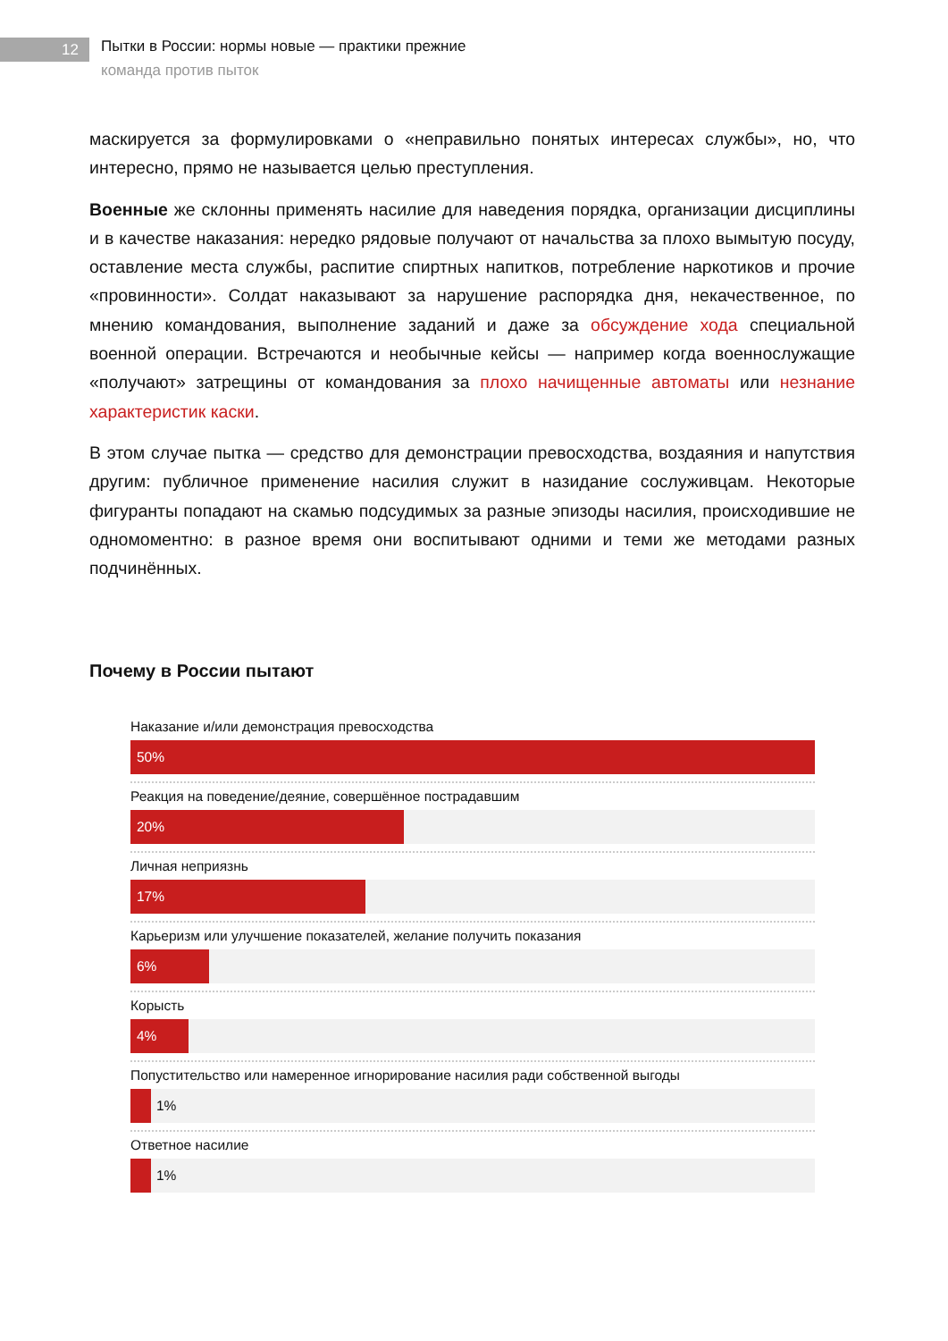12
Пытки в России: нормы новые — практики прежние
команда против пыток
маскируется за формулировками о «неправильно понятых интересах службы», но, что интересно, прямо не называется целью преступления.
Военные же склонны применять насилие для наведения порядка, организации дисциплины и в качестве наказания: нередко рядовые получают от начальства за плохо вымытую посуду, оставление места службы, распитие спиртных напитков, потребление наркотиков и прочие «провинности». Солдат наказывают за нарушение распорядка дня, некачественное, по мнению командования, выполнение заданий и даже за обсуждение хода специальной военной операции. Встречаются и необычные кейсы — например когда военнослужащие «получают» затрещины от командования за плохо начищенные автоматы или незнание характеристик каски.
В этом случае пытка — средство для демонстрации превосходства, воздаяния и напутствия другим: публичное применение насилия служит в назидание сослуживцам. Некоторые фигуранты попадают на скамью подсудимых за разные эпизоды насилия, происходившие не одномоментно: в разное время они воспитывают одними и теми же методами разных подчинённых.
Почему в России пытают
Наказание и/или демонстрация превосходства
50%
Реакция на поведение/деяние, совершённое пострадавшим
20%
Личная неприязнь
17%
Карьеризм или улучшение показателей, желание получить показания
6%
Корысть
4%
Попустительство или намеренное игнорирование насилия ради собственной выгоды
1%
Ответное насилие
1%